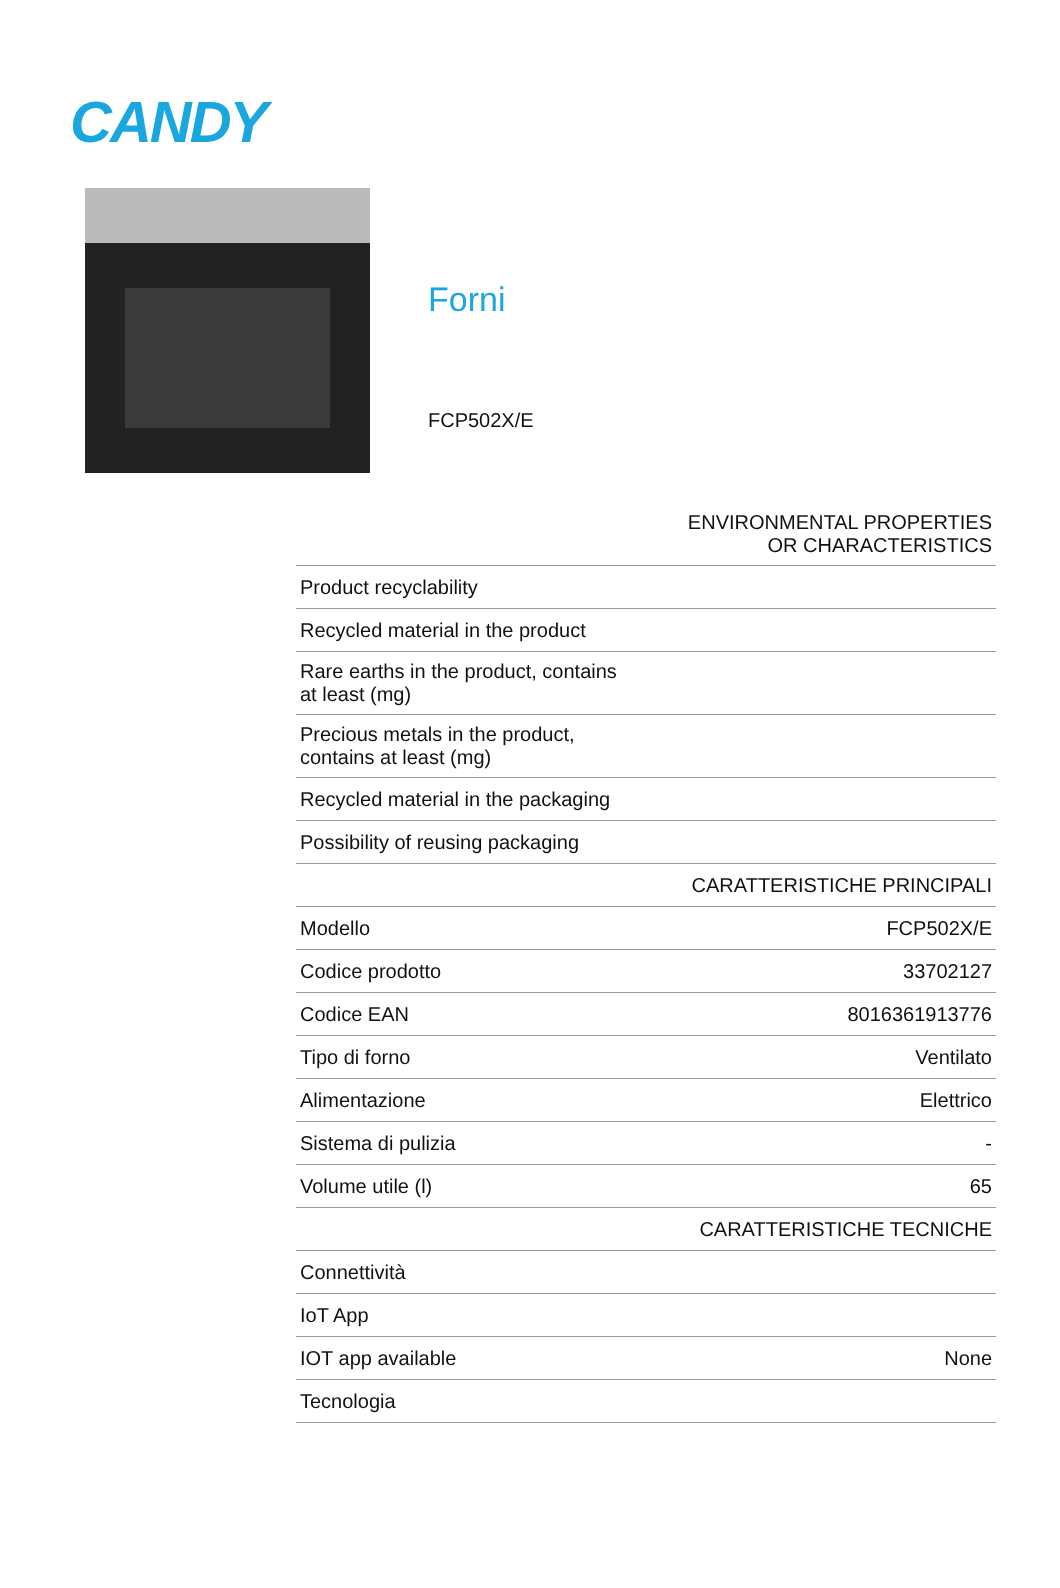CANDY
Forni
FCP502X/E
| ENVIRONMENTAL PROPERTIES OR CHARACTERISTICS | |
| --- | --- |
| Product recyclability | |
| Recycled material in the product | |
| Rare earths in the product, contains at least (mg) | |
| Precious metals in the product, contains at least (mg) | |
| Recycled material in the packaging | |
| Possibility of reusing packaging | |
| CARATTERISTICHE PRINCIPALI | |
| Modello | FCP502X/E |
| Codice prodotto | 33702127 |
| Codice EAN | 8016361913776 |
| Tipo di forno | Ventilato |
| Alimentazione | Elettrico |
| Sistema di pulizia | - |
| Volume utile (l) | 65 |
| CARATTERISTICHE TECNICHE | |
| Connettività | |
| IoT App | |
| IOT app available | None |
| Tecnologia | |